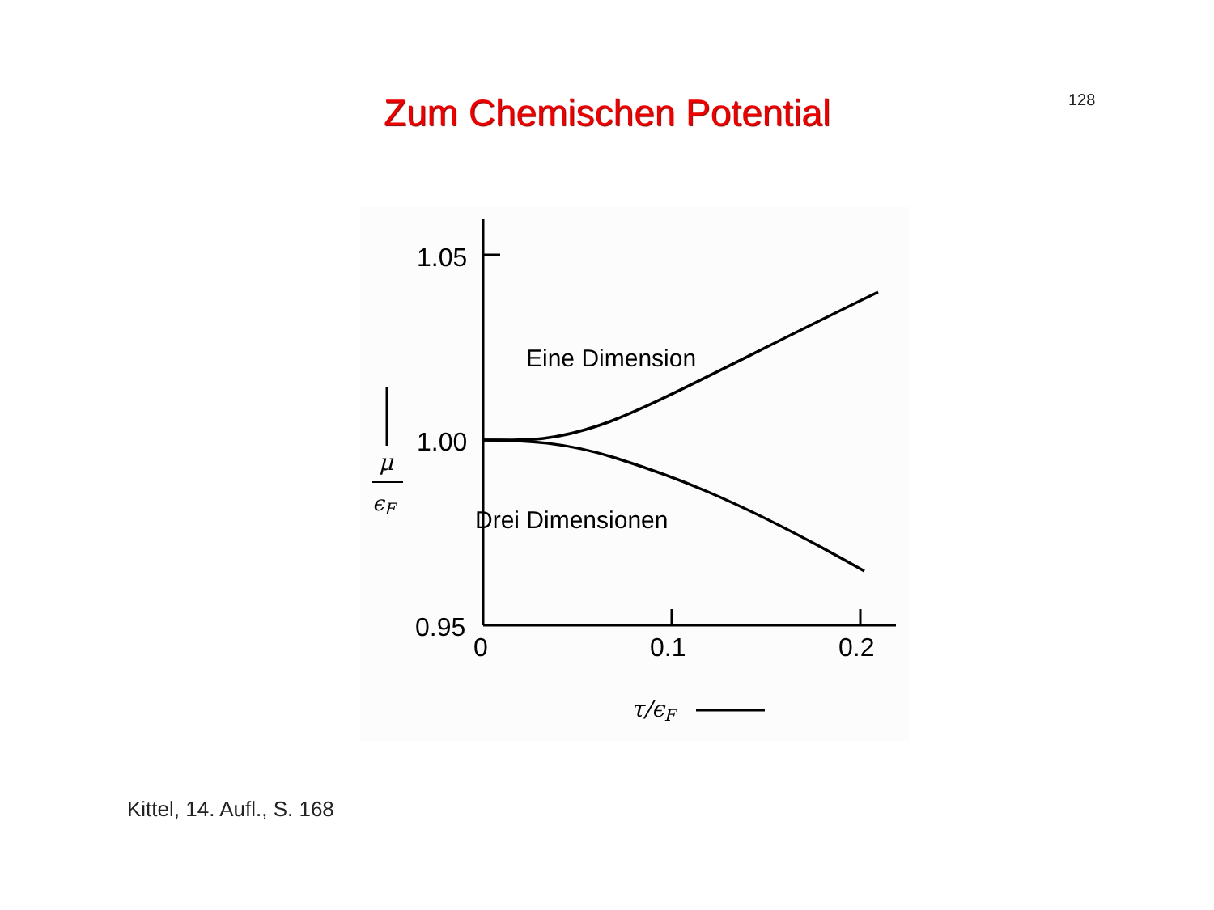128
Zum Chemischen Potential
1.05
1.00
0.95
0
0.1
0.2
Eine Dimension
Drei Dimensionen
μ
ϵF
τ/ϵF
Kittel, 14. Aufl., S. 168